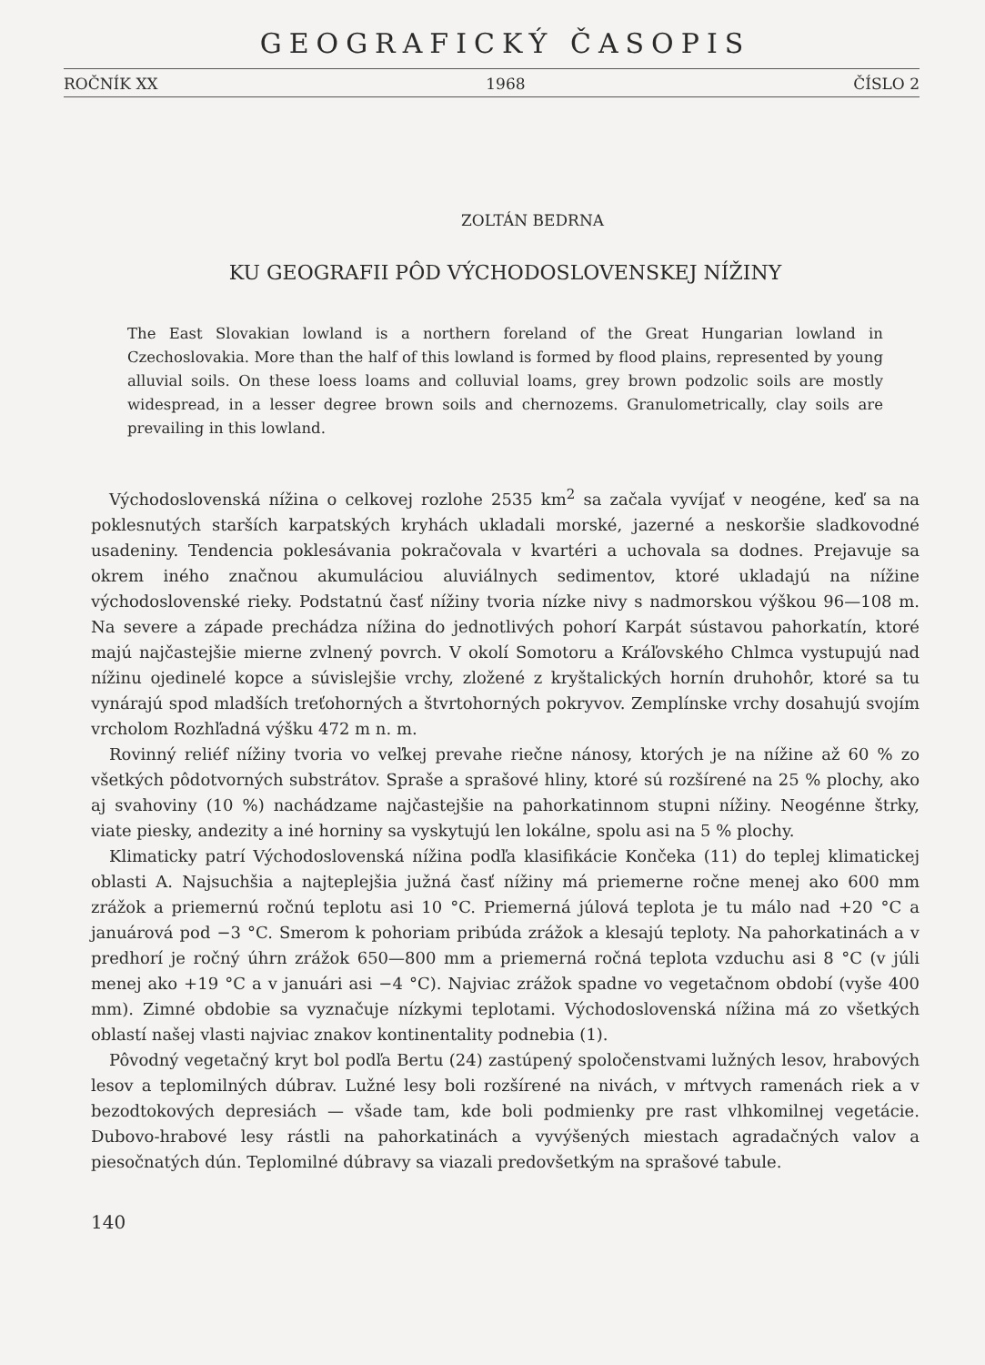GEOGRAFICKÝ ČASOPIS
ROČNÍK XX 1968 ČÍSLO 2
ZOLTÁN BEDRNA
KU GEOGRAFII PÔD VÝCHODOSLOVENSKEJ NÍŽINY
The East Slovakian lowland is a northern foreland of the Great Hungarian lowland in Czechoslovakia. More than the half of this lowland is formed by flood plains, represented by young alluvial soils. On these loess loams and colluvial loams, grey brown podzolic soils are mostly widespread, in a lesser degree brown soils and chernozems. Granulometrically, clay soils are prevailing in this lowland.
Východoslovenská nížina o celkovej rozlohe 2535 km<sup>2</sup> sa začala vyvíjať v neogéne, keď sa na poklesnutých starších karpatských kryhách ukladali morské, jazerné a neskoršie sladkovodné usadeniny. Tendencia poklesávania pokračovala v kvartéri a uchovala sa dodnes. Prejavuje sa okrem iného značnou akumuláciou aluviálnych sedimentov, ktoré ukladajú na nížine východoslovenské rieky. Podstatnú časť nížiny tvoria nízke nivy s nadmorskou výškou 96—108 m. Na severe a západe prechádza nížina do jednotlivých pohorí Karpát sústavou pahorkatín, ktoré majú najčastejšie mierne zvlnený povrch. V okolí Somotoru a Kráľovského Chlmca vystupujú nad nížinu ojedinelé kopce a súvislejšie vrchy, zložené z kryštalických hornín druhohôr, ktoré sa tu vynárajú spod mladších treťohorných a štvrtohorných pokryvov. Zemplínske vrchy dosahujú svojím vrcholom Rozhľadná výšku 472 m n. m.
Rovinný reliéf nížiny tvoria vo veľkej prevahe riečne nánosy, ktorých je na nížine až 60 % zo všetkých pôdotvorných substrátov. Spraše a sprašové hliny, ktoré sú rozšírené na 25 % plochy, ako aj svahoviny (10 %) nachádzame najčastejšie na pahorkatinnom stupni nížiny. Neogénne štrky, viate piesky, andezity a iné horniny sa vyskytujú len lokálne, spolu asi na 5 % plochy.
Klimaticky patrí Východoslovenská nížina podľa klasifikácie Končeka (11) do teplej klimatickej oblasti A. Najsuchšia a najteplejšia južná časť nížiny má priemerne ročne menej ako 600 mm zrážok a priemernú ročnú teplotu asi 10 °C. Priemerná júlová teplota je tu málo nad +20 °C a januárová pod −3 °C. Smerom k pohoriam pribúda zrážok a klesajú teploty. Na pahorkatinách a v predhorí je ročný úhrn zrážok 650—800 mm a priemerná ročná teplota vzduchu asi 8 °C (v júli menej ako +19 °C a v januári asi −4 °C). Najviac zrážok spadne vo vegetačnom období (vyše 400 mm). Zimné obdobie sa vyznačuje nízkymi teplotami. Východoslovenská nížina má zo všetkých oblastí našej vlasti najviac znakov kontinentality podnebia (1).
Pôvodný vegetačný kryt bol podľa Bertu (24) zastúpený spoločenstvami lužných lesov, hrabových lesov a teplomilných dúbrav. Lužné lesy boli rozšírené na nivách, v mŕtvych ramenách riek a v bezodtokových depresiách — všade tam, kde boli podmienky pre rast vlhkomilnej vegetácie. Dubovo-hrabové lesy rástli na pahorkatinách a vyvýšených miestach agradačných valov a piesočnatých dún. Teplomilné dúbravy sa viazali predovšetkým na sprašové tabule.
140